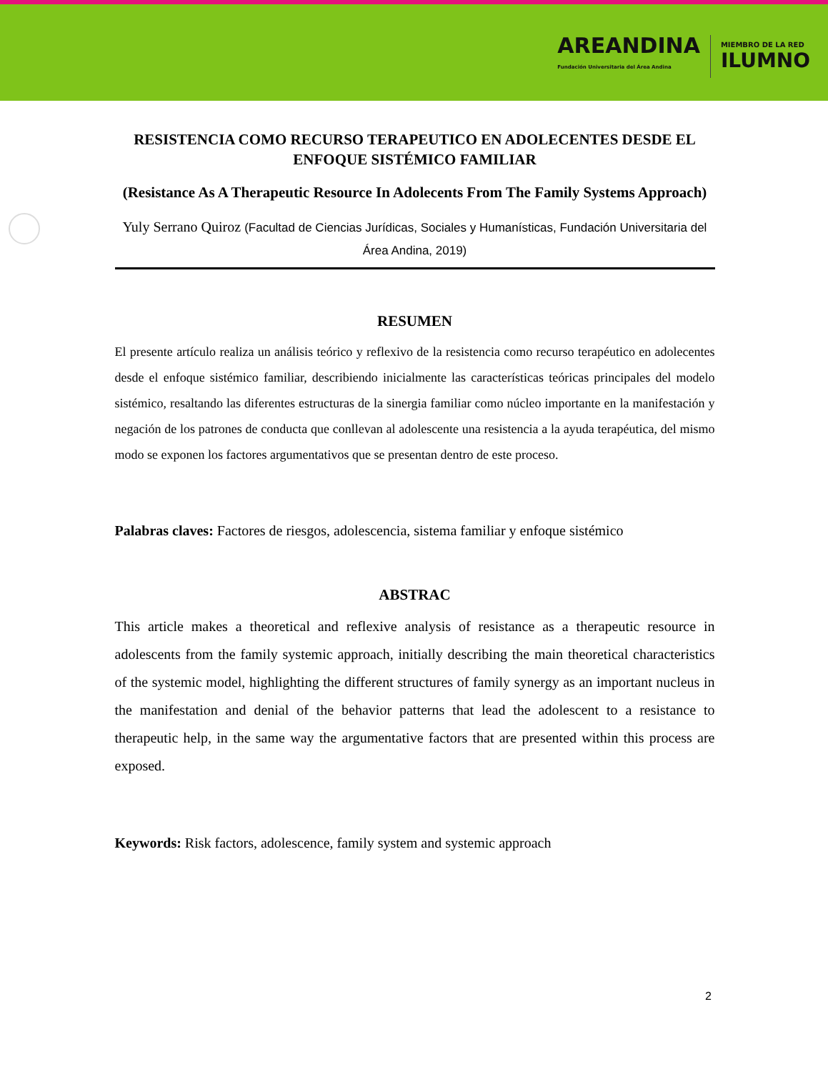AREANDINA
Fundación Universitaria del Área Andina
MIEMBRO DE LA RED
ILUMNO
RESISTENCIA COMO RECURSO TERAPEUTICO EN ADOLECENTES DESDE EL ENFOQUE SISTÉMICO FAMILIAR
(Resistance As A Therapeutic Resource In Adolecents From The Family Systems Approach)
Yuly Serrano Quiroz (Facultad de Ciencias Jurídicas, Sociales y Humanísticas, Fundación Universitaria del Área Andina, 2019)
RESUMEN
El presente artículo realiza un análisis teórico y reflexivo de la resistencia como recurso terapéutico en adolecentes desde el enfoque sistémico familiar, describiendo inicialmente las características teóricas principales del modelo sistémico, resaltando las diferentes estructuras de la sinergia familiar como núcleo importante en la manifestación y negación de los patrones de conducta que conllevan al adolescente una resistencia a la ayuda terapéutica, del mismo modo se exponen los factores argumentativos que se presentan dentro de este proceso.
Palabras claves: Factores de riesgos, adolescencia, sistema familiar y enfoque sistémico
ABSTRAC
This article makes a theoretical and reflexive analysis of resistance as a therapeutic resource in adolescents from the family systemic approach, initially describing the main theoretical characteristics of the systemic model, highlighting the different structures of family synergy as an important nucleus in the manifestation and denial of the behavior patterns that lead the adolescent to a resistance to therapeutic help, in the same way the argumentative factors that are presented within this process are exposed.
Keywords: Risk factors, adolescence, family system and systemic approach
2